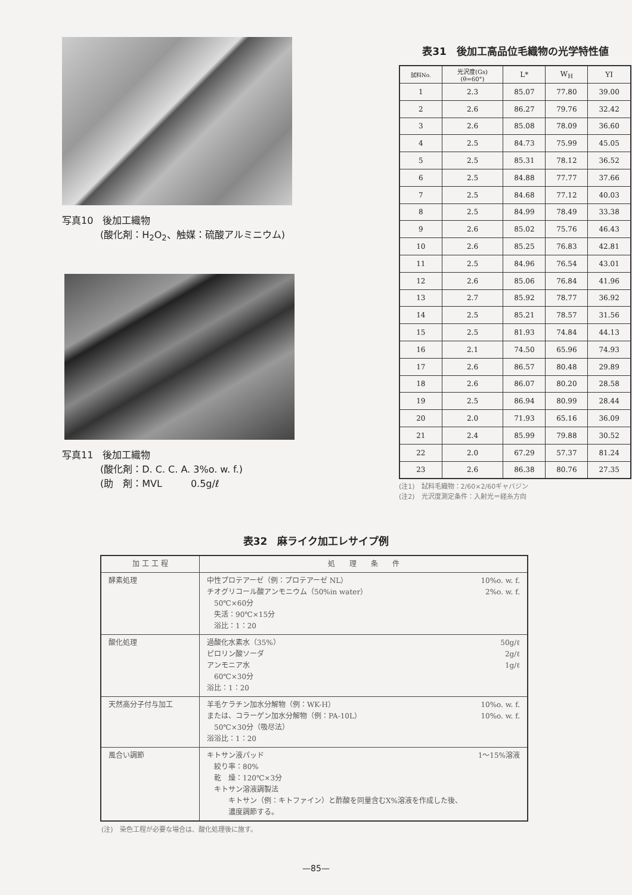写真10　後加工織物
　　　　(酸化剤：H<sub>2</sub>O<sub>2</sub>、触媒：硫酸アルミニウム)
写真11　後加工織物
　　　　(酸化剤：D. C. C. A. 3%o. w. f.)
　　　　(助　剤：MVL　　　0.5g/ℓ
表31　後加工高品位毛織物の光学特性値
| 試料No. | 光沢度(Gs) (θ=60°) | L* | W<sub>H</sub> | YI |
| --- | --- | --- | --- | --- |
| 1 | 2.3 | 85.07 | 77.80 | 39.00 |
| 2 | 2.6 | 86.27 | 79.76 | 32.42 |
| 3 | 2.6 | 85.08 | 78.09 | 36.60 |
| 4 | 2.5 | 84.73 | 75.99 | 45.05 |
| 5 | 2.5 | 85.31 | 78.12 | 36.52 |
| 6 | 2.5 | 84.88 | 77.77 | 37.66 |
| 7 | 2.5 | 84.68 | 77.12 | 40.03 |
| 8 | 2.5 | 84.99 | 78.49 | 33.38 |
| 9 | 2.6 | 85.02 | 75.76 | 46.43 |
| 10 | 2.6 | 85.25 | 76.83 | 42.81 |
| 11 | 2.5 | 84.96 | 76.54 | 43.01 |
| 12 | 2.6 | 85.06 | 76.84 | 41.96 |
| 13 | 2.7 | 85.92 | 78.77 | 36.92 |
| 14 | 2.5 | 85.21 | 78.57 | 31.56 |
| 15 | 2.5 | 81.93 | 74.84 | 44.13 |
| 16 | 2.1 | 74.50 | 65.96 | 74.93 |
| 17 | 2.6 | 86.57 | 80.48 | 29.89 |
| 18 | 2.6 | 86.07 | 80.20 | 28.58 |
| 19 | 2.5 | 86.94 | 80.99 | 28.44 |
| 20 | 2.0 | 71.93 | 65.16 | 36.09 |
| 21 | 2.4 | 85.99 | 79.88 | 30.52 |
| 22 | 2.0 | 67.29 | 57.37 | 81.24 |
| 23 | 2.6 | 86.38 | 80.76 | 27.35 |
(注1)　試料毛織物：2/60×2/60ギャバジン
(注2)　光沢度測定条件：入射光＝経糸方向
表32　麻ライク加工レサイプ例
| 加 工 工 程 | 処 理 条 件 |
| --- | --- |
| 酵素処理 | 10%o. w. f. 2%o. w. f. 中性プロテアーゼ（例：プロテアーゼ NL） チオグリコール酸アンモニウム（50%in water） 50℃×60分 失活：90℃×15分 浴比：1：20 |
| 酸化処理 | 50g/ℓ 2g/ℓ 1g/ℓ 過酸化水素水（35%） ピロリン酸ソーダ アンモニア水 60℃×30分 浴比：1：20 |
| 天然高分子付与加工 | 10%o. w. f. 10%o. w. f. 羊毛ケラチン加水分解物（例：WK-H） または、コラーゲン加水分解物（例：PA-10L） 50℃×30分（吸尽法） 浴浴比：1：20 |
| 風合い調節 | 1～15%溶液 キトサン液パッド 絞り率：80% 乾 燥：120℃×3分 キトサン溶液調製法 キトサン（例：キトファイン）と酢酸を同量含むX%溶液を作成した後、 濃度調節する。 |
(注)　染色工程が必要な場合は、酸化処理後に施す。
—85—